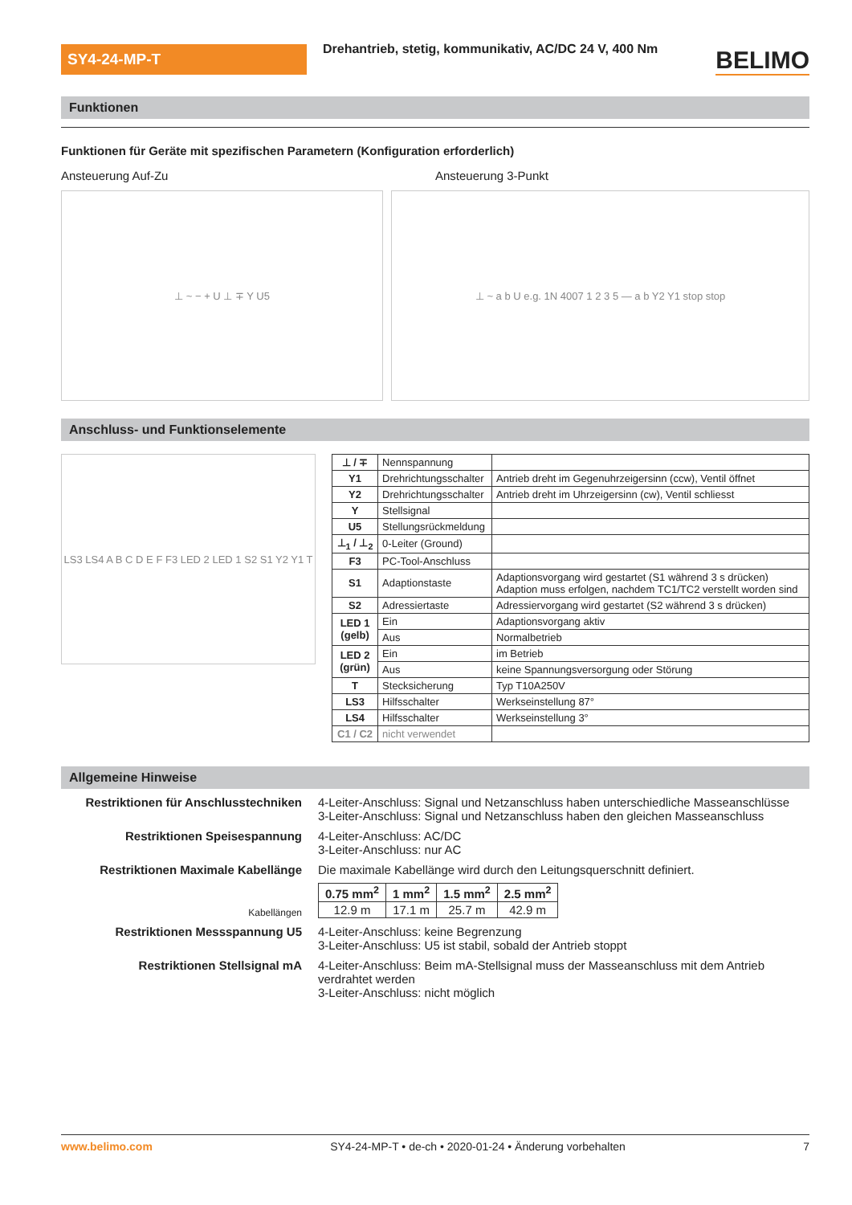SY4-24-MP-T
Drehantrieb, stetig, kommunikativ, AC/DC 24 V, 400 Nm
BELIMO
Funktionen
Funktionen für Geräte mit spezifischen Parametern (Konfiguration erforderlich)
Ansteuerung Auf-Zu Ansteuerung 3-Punkt
⊥ ~ − + U ⊥ ∓ Y U5 ⊥ ~ a b U e.g. 1N 4007 1 2 3 5 — a b Y2 Y1 stop stop
Anschluss- und Funktionselemente
LS3 LS4 A B C D E F F3 LED 2 LED 1 S2 S1 Y2 Y1 T
| ⊥ / ∓ | Nennspannung | |
| Y1 | Drehrichtungsschalter | Antrieb dreht im Gegenuhrzeigersinn (ccw), Ventil öffnet |
| Y2 | Drehrichtungsschalter | Antrieb dreht im Uhrzeigersinn (cw), Ventil schliesst |
| Y | Stellsignal | |
| U5 | Stellungsrückmeldung | |
| ⊥<sub>1</sub> / ⊥<sub>2</sub> | 0-Leiter (Ground) | |
| F3 | PC-Tool-Anschluss | |
| S1 | Adaptionstaste | Adaptionsvorgang wird gestartet (S1 während 3 s drücken) Adaption muss erfolgen, nachdem TC1/TC2 verstellt worden sind |
| S2 | Adressiertaste | Adressiervorgang wird gestartet (S2 während 3 s drücken) |
| LED 1 (gelb) | Ein | Adaptionsvorgang aktiv |
| | Aus | Normalbetrieb |
| LED 2 (grün) | Ein | im Betrieb |
| | Aus | keine Spannungsversorgung oder Störung |
| T | Stecksicherung | Typ T10A250V |
| LS3 | Hilfsschalter | Werkseinstellung 87° |
| LS4 | Hilfsschalter | Werkseinstellung 3° |
| C1 / C2 | nicht verwendet | |
Allgemeine Hinweise
Restriktionen für Anschlusstechniken
4-Leiter-Anschluss: Signal und Netzanschluss haben unterschiedliche Masseanschlüsse
3-Leiter-Anschluss: Signal und Netzanschluss haben den gleichen Masseanschluss
Restriktionen Speisespannung 4-Leiter-Anschluss: AC/DC
3-Leiter-Anschluss: nur AC
Restriktionen Maximale Kabellänge Die maximale Kabellänge wird durch den Leitungsquerschnitt definiert.
Kabellängen
| 0.75 mm<sup>2</sup> | 1 mm<sup>2</sup> | 1.5 mm<sup>2</sup> | 2.5 mm<sup>2</sup> |
| --- | --- | --- | --- |
| 12.9 m | 17.1 m | 25.7 m | 42.9 m |
Restriktionen Messspannung U5 4-Leiter-Anschluss: keine Begrenzung
3-Leiter-Anschluss: U5 ist stabil, sobald der Antrieb stoppt
Restriktionen Stellsignal mA 4-Leiter-Anschluss: Beim mA-Stellsignal muss der Masseanschluss mit dem Antrieb verdrahtet werden
3-Leiter-Anschluss: nicht möglich
www.belimo.com SY4-24-MP-T • de-ch • 2020-01-24 • Änderung vorbehalten 7